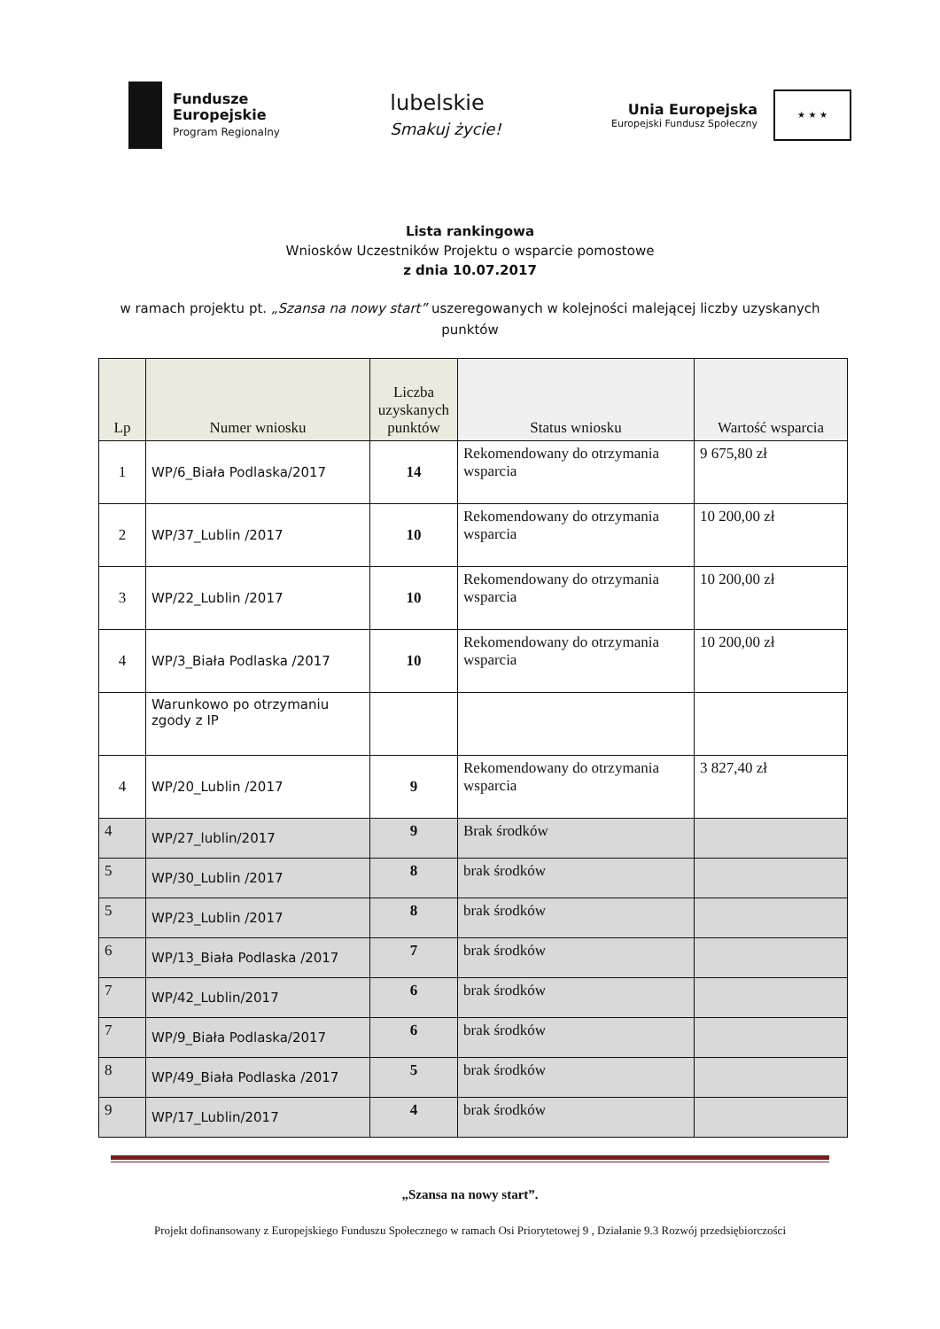Fundusze
Europejskie
Program Regionalny
lubelskie
Smakuj życie!
Unia Europejska
Europejski Fundusz Społeczny
★ ★ ★
Lista rankingowa
Wniosków Uczestników Projektu o wsparcie pomostowe
z dnia 10.07.2017
w ramach projektu pt. „Szansa na nowy start” uszeregowanych w kolejności malejącej liczby uzyskanych punktów
| Lp | Numer wniosku | Liczba uzyskanych punktów | Status wniosku | Wartość wsparcia |
| --- | --- | --- | --- | --- |
| 1 | WP/6_Biała Podlaska/2017 | 14 | Rekomendowany do otrzymania wsparcia | 9 675,80 zł |
| 2 | WP/37_Lublin /2017 | 10 | Rekomendowany do otrzymania wsparcia | 10 200,00 zł |
| 3 | WP/22_Lublin /2017 | 10 | Rekomendowany do otrzymania wsparcia | 10 200,00 zł |
| 4 | WP/3_Biała Podlaska /2017 | 10 | Rekomendowany do otrzymania wsparcia | 10 200,00 zł |
| | Warunkowo po otrzymaniu zgody z IP | | | |
| 4 | WP/20_Lublin /2017 | 9 | Rekomendowany do otrzymania wsparcia | 3 827,40 zł |
| 4 | WP/27_lublin/2017 | 9 | Brak środków | |
| 5 | WP/30_Lublin /2017 | 8 | brak środków | |
| 5 | WP/23_Lublin /2017 | 8 | brak środków | |
| 6 | WP/13_Biała Podlaska /2017 | 7 | brak środków | |
| 7 | WP/42_Lublin/2017 | 6 | brak środków | |
| 7 | WP/9_Biała Podlaska/2017 | 6 | brak środków | |
| 8 | WP/49_Biała Podlaska /2017 | 5 | brak środków | |
| 9 | WP/17_Lublin/2017 | 4 | brak środków | |
„Szansa na nowy start”.
Projekt dofinansowany z Europejskiego Funduszu Społecznego w ramach Osi Priorytetowej 9 , Działanie 9.3 Rozwój przedsiębiorczości